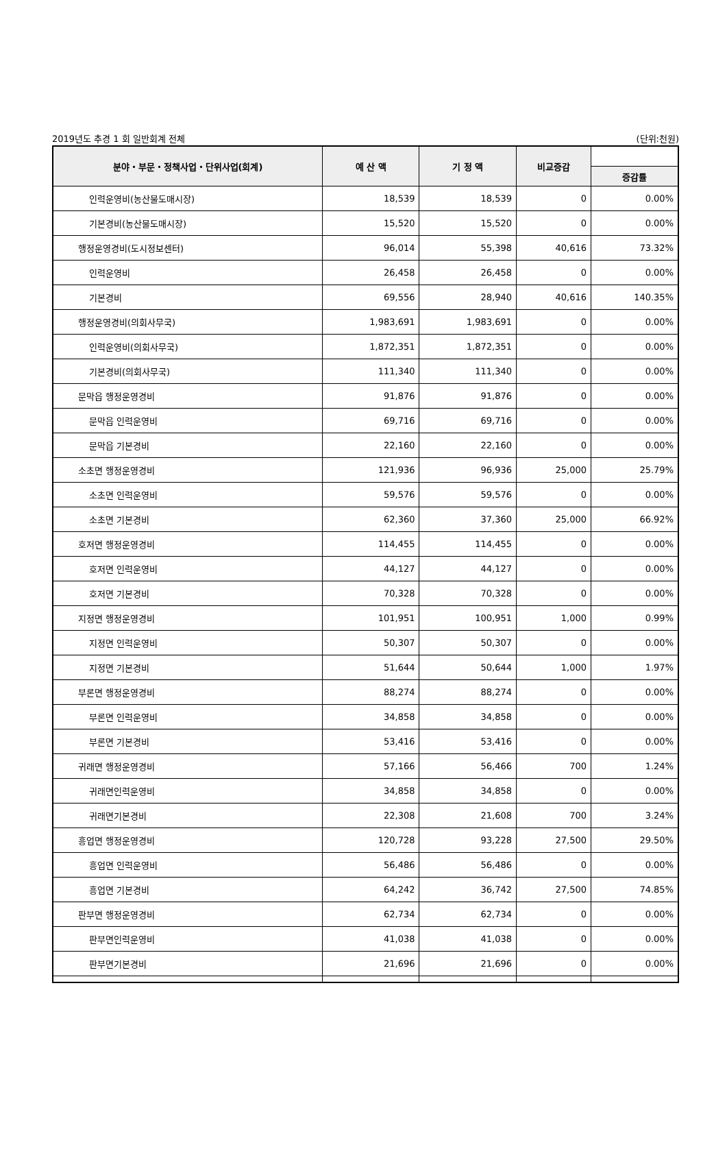2019년도 추경 1 회 일반회계 전체 (단위:천원)
| 분야・부문・정책사업・단위사업(회계) | 예 산 액 | 기 정 액 | 비교증감 | |
| --- | --- | --- | --- | --- |
| | | | | 증감률 |
| 인력운영비(농산물도매시장) | 18,539 | 18,539 | 0 | 0.00% |
| 기본경비(농산물도매시장) | 15,520 | 15,520 | 0 | 0.00% |
| 행정운영경비(도시정보센터) | 96,014 | 55,398 | 40,616 | 73.32% |
| 인력운영비 | 26,458 | 26,458 | 0 | 0.00% |
| 기본경비 | 69,556 | 28,940 | 40,616 | 140.35% |
| 행정운영경비(의회사무국) | 1,983,691 | 1,983,691 | 0 | 0.00% |
| 인력운영비(의회사무국) | 1,872,351 | 1,872,351 | 0 | 0.00% |
| 기본경비(의회사무국) | 111,340 | 111,340 | 0 | 0.00% |
| 문막읍 행정운영경비 | 91,876 | 91,876 | 0 | 0.00% |
| 문막읍 인력운영비 | 69,716 | 69,716 | 0 | 0.00% |
| 문막읍 기본경비 | 22,160 | 22,160 | 0 | 0.00% |
| 소초면 행정운영경비 | 121,936 | 96,936 | 25,000 | 25.79% |
| 소초면 인력운영비 | 59,576 | 59,576 | 0 | 0.00% |
| 소초면 기본경비 | 62,360 | 37,360 | 25,000 | 66.92% |
| 호저면 행정운영경비 | 114,455 | 114,455 | 0 | 0.00% |
| 호저면 인력운영비 | 44,127 | 44,127 | 0 | 0.00% |
| 호저면 기본경비 | 70,328 | 70,328 | 0 | 0.00% |
| 지정면 행정운영경비 | 101,951 | 100,951 | 1,000 | 0.99% |
| 지정면 인력운영비 | 50,307 | 50,307 | 0 | 0.00% |
| 지정면 기본경비 | 51,644 | 50,644 | 1,000 | 1.97% |
| 부론면 행정운영경비 | 88,274 | 88,274 | 0 | 0.00% |
| 부론면 인력운영비 | 34,858 | 34,858 | 0 | 0.00% |
| 부론면 기본경비 | 53,416 | 53,416 | 0 | 0.00% |
| 귀래면 행정운영경비 | 57,166 | 56,466 | 700 | 1.24% |
| 귀래면인력운영비 | 34,858 | 34,858 | 0 | 0.00% |
| 귀래면기본경비 | 22,308 | 21,608 | 700 | 3.24% |
| 흥업면 행정운영경비 | 120,728 | 93,228 | 27,500 | 29.50% |
| 흥업면 인력운영비 | 56,486 | 56,486 | 0 | 0.00% |
| 흥업면 기본경비 | 64,242 | 36,742 | 27,500 | 74.85% |
| 판부면 행정운영경비 | 62,734 | 62,734 | 0 | 0.00% |
| 판부면인력운영비 | 41,038 | 41,038 | 0 | 0.00% |
| 판부면기본경비 | 21,696 | 21,696 | 0 | 0.00% |